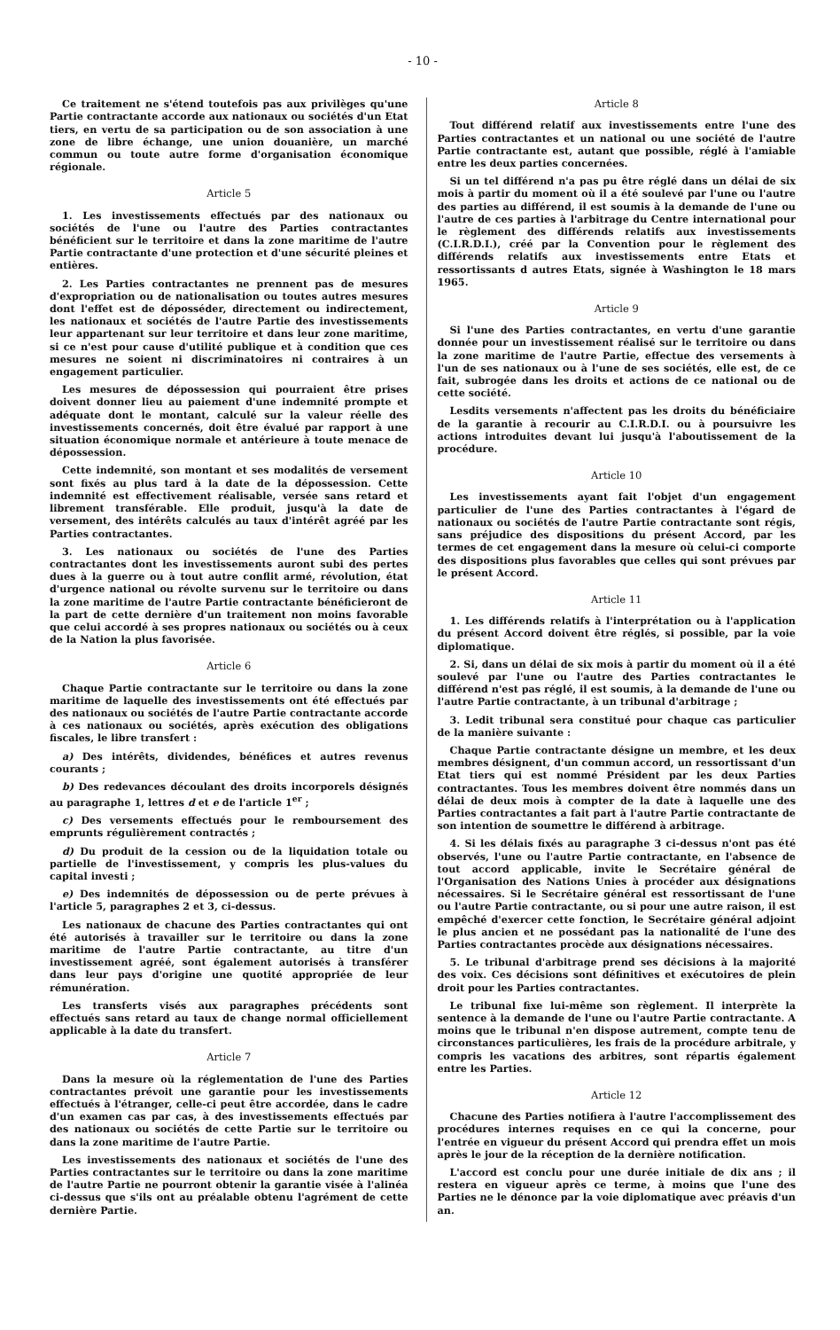- 10 -
Ce traitement ne s'étend toutefois pas aux privilèges qu'une Partie contractante accorde aux nationaux ou sociétés d'un Etat tiers, en vertu de sa participation ou de son association à une zone de libre échange, une union douanière, un marché commun ou toute autre forme d'organisation économique régionale.
Article 5
1. Les investissements effectués par des nationaux ou sociétés de l'une ou l'autre des Parties contractantes bénéficient sur le territoire et dans la zone maritime de l'autre Partie contractante d'une protection et d'une sécurité pleines et entières.
2. Les Parties contractantes ne prennent pas de mesures d'expropriation ou de nationalisation ou toutes autres mesures dont l'effet est de déposséder, directement ou indirectement, les nationaux et sociétés de l'autre Partie des investissements leur appartenant sur leur territoire et dans leur zone maritime, si ce n'est pour cause d'utilité publique et à condition que ces mesures ne soient ni discriminatoires ni contraires à un engagement particulier.
Les mesures de dépossession qui pourraient être prises doivent donner lieu au paiement d'une indemnité prompte et adéquate dont le montant, calculé sur la valeur réelle des investissements concernés, doit être évalué par rapport à une situation économique normale et antérieure à toute menace de dépossession.
Cette indemnité, son montant et ses modalités de versement sont fixés au plus tard à la date de la dépossession. Cette indemnité est effectivement réalisable, versée sans retard et librement transférable. Elle produit, jusqu'à la date de versement, des intérêts calculés au taux d'intérêt agréé par les Parties contractantes.
3. Les nationaux ou sociétés de l'une des Parties contractantes dont les investissements auront subi des pertes dues à la guerre ou à tout autre conflit armé, révolution, état d'urgence national ou révolte survenu sur le territoire ou dans la zone maritime de l'autre Partie contractante bénéficieront de la part de cette dernière d'un traitement non moins favorable que celui accordé à ses propres nationaux ou sociétés ou à ceux de la Nation la plus favorisée.
Article 6
Chaque Partie contractante sur le territoire ou dans la zone maritime de laquelle des investissements ont été effectués par des nationaux ou sociétés de l'autre Partie contractante accorde à ces nationaux ou sociétés, après exécution des obligations fiscales, le libre transfert :
a) Des intérêts, dividendes, bénéfices et autres revenus courants ;
b) Des redevances découlant des droits incorporels désignés au paragraphe 1, lettres d et e de l'article 1<sup>er</sup> ;
c) Des versements effectués pour le remboursement des emprunts régulièrement contractés ;
d) Du produit de la cession ou de la liquidation totale ou partielle de l'investissement, y compris les plus-values du capital investi ;
e) Des indemnités de dépossession ou de perte prévues à l'article 5, paragraphes 2 et 3, ci-dessus.
Les nationaux de chacune des Parties contractantes qui ont été autorisés à travailler sur le territoire ou dans la zone maritime de l'autre Partie contractante, au titre d'un investissement agréé, sont également autorisés à transférer dans leur pays d'origine une quotité appropriée de leur rémunération.
Les transferts visés aux paragraphes précédents sont effectués sans retard au taux de change normal officiellement applicable à la date du transfert.
Article 7
Dans la mesure où la réglementation de l'une des Parties contractantes prévoit une garantie pour les investissements effectués à l'étranger, celle-ci peut être accordée, dans le cadre d'un examen cas par cas, à des investissements effectués par des nationaux ou sociétés de cette Partie sur le territoire ou dans la zone maritime de l'autre Partie.
Les investissements des nationaux et sociétés de l'une des Parties contractantes sur le territoire ou dans la zone maritime de l'autre Partie ne pourront obtenir la garantie visée à l'alinéa ci-dessus que s'ils ont au préalable obtenu l'agrément de cette dernière Partie.
Article 8
Tout différend relatif aux investissements entre l'une des Parties contractantes et un national ou une société de l'autre Partie contractante est, autant que possible, réglé à l'amiable entre les deux parties concernées.
Si un tel différend n'a pas pu être réglé dans un délai de six mois à partir du moment où il a été soulevé par l'une ou l'autre des parties au différend, il est soumis à la demande de l'une ou l'autre de ces parties à l'arbitrage du Centre international pour le règlement des différends relatifs aux investissements (C.I.R.D.I.), créé par la Convention pour le règlement des différends relatifs aux investissements entre Etats et ressortissants d autres Etats, signée à Washington le 18 mars 1965.
Article 9
Si l'une des Parties contractantes, en vertu d'une garantie donnée pour un investissement réalisé sur le territoire ou dans la zone maritime de l'autre Partie, effectue des versements à l'un de ses nationaux ou à l'une de ses sociétés, elle est, de ce fait, subrogée dans les droits et actions de ce national ou de cette société.
Lesdits versements n'affectent pas les droits du bénéficiaire de la garantie à recourir au C.I.R.D.I. ou à poursuivre les actions introduites devant lui jusqu'à l'aboutissement de la procédure.
Article 10
Les investissements ayant fait l'objet d'un engagement particulier de l'une des Parties contractantes à l'égard de nationaux ou sociétés de l'autre Partie contractante sont régis, sans préjudice des dispositions du présent Accord, par les termes de cet engagement dans la mesure où celui-ci comporte des dispositions plus favorables que celles qui sont prévues par le présent Accord.
Article 11
1. Les différends relatifs à l'interprétation ou à l'application du présent Accord doivent être réglés, si possible, par la voie diplomatique.
2. Si, dans un délai de six mois à partir du moment où il a été soulevé par l'une ou l'autre des Parties contractantes le différend n'est pas réglé, il est soumis, à la demande de l'une ou l'autre Partie contractante, à un tribunal d'arbitrage ;
3. Ledit tribunal sera constitué pour chaque cas particulier de la manière suivante :
Chaque Partie contractante désigne un membre, et les deux membres désignent, d'un commun accord, un ressortissant d'un Etat tiers qui est nommé Président par les deux Parties contractantes. Tous les membres doivent être nommés dans un délai de deux mois à compter de la date à laquelle une des Parties contractantes a fait part à l'autre Partie contractante de son intention de soumettre le différend à arbitrage.
4. Si les délais fixés au paragraphe 3 ci-dessus n'ont pas été observés, l'une ou l'autre Partie contractante, en l'absence de tout accord applicable, invite le Secrétaire général de l'Organisation des Nations Unies à procéder aux désignations nécessaires. Si le Secrétaire général est ressortissant de l'une ou l'autre Partie contractante, ou si pour une autre raison, il est empêché d'exercer cette fonction, le Secrétaire général adjoint le plus ancien et ne possédant pas la nationalité de l'une des Parties contractantes procède aux désignations nécessaires.
5. Le tribunal d'arbitrage prend ses décisions à la majorité des voix. Ces décisions sont définitives et exécutoires de plein droit pour les Parties contractantes.
Le tribunal fixe lui-même son règlement. Il interprète la sentence à la demande de l'une ou l'autre Partie contractante. A moins que le tribunal n'en dispose autrement, compte tenu de circonstances particulières, les frais de la procédure arbitrale, y compris les vacations des arbitres, sont répartis également entre les Parties.
Article 12
Chacune des Parties notifiera à l'autre l'accomplissement des procédures internes requises en ce qui la concerne, pour l'entrée en vigueur du présent Accord qui prendra effet un mois après le jour de la réception de la dernière notification.
L'accord est conclu pour une durée initiale de dix ans ; il restera en vigueur après ce terme, à moins que l'une des Parties ne le dénonce par la voie diplomatique avec préavis d'un an.